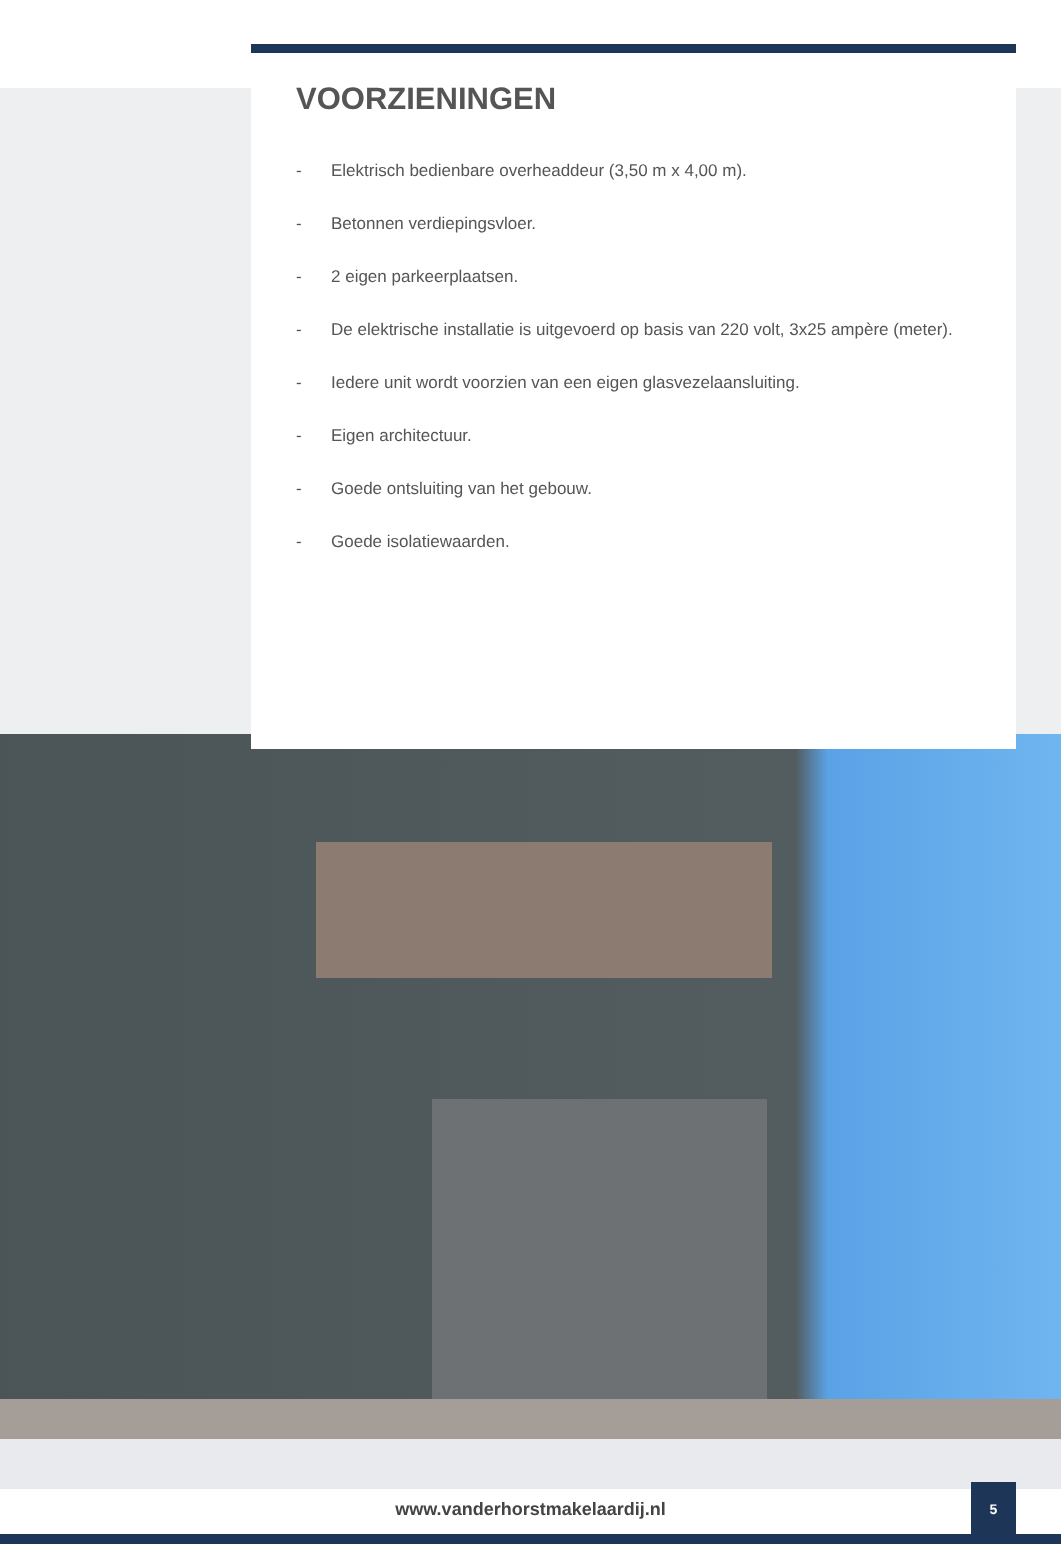VOORZIENINGEN
- Elektrisch bedienbare overheaddeur (3,50 m x 4,00 m).
- Betonnen verdiepingsvloer.
- 2 eigen parkeerplaatsen.
- De elektrische installatie is uitgevoerd op basis van 220 volt, 3x25 ampère (meter).
- Iedere unit wordt voorzien van een eigen glasvezelaansluiting.
- Eigen architectuur.
- Goede ontsluiting van het gebouw.
- Goede isolatiewaarden.
www.vanderhorstmakelaardij.nl
5